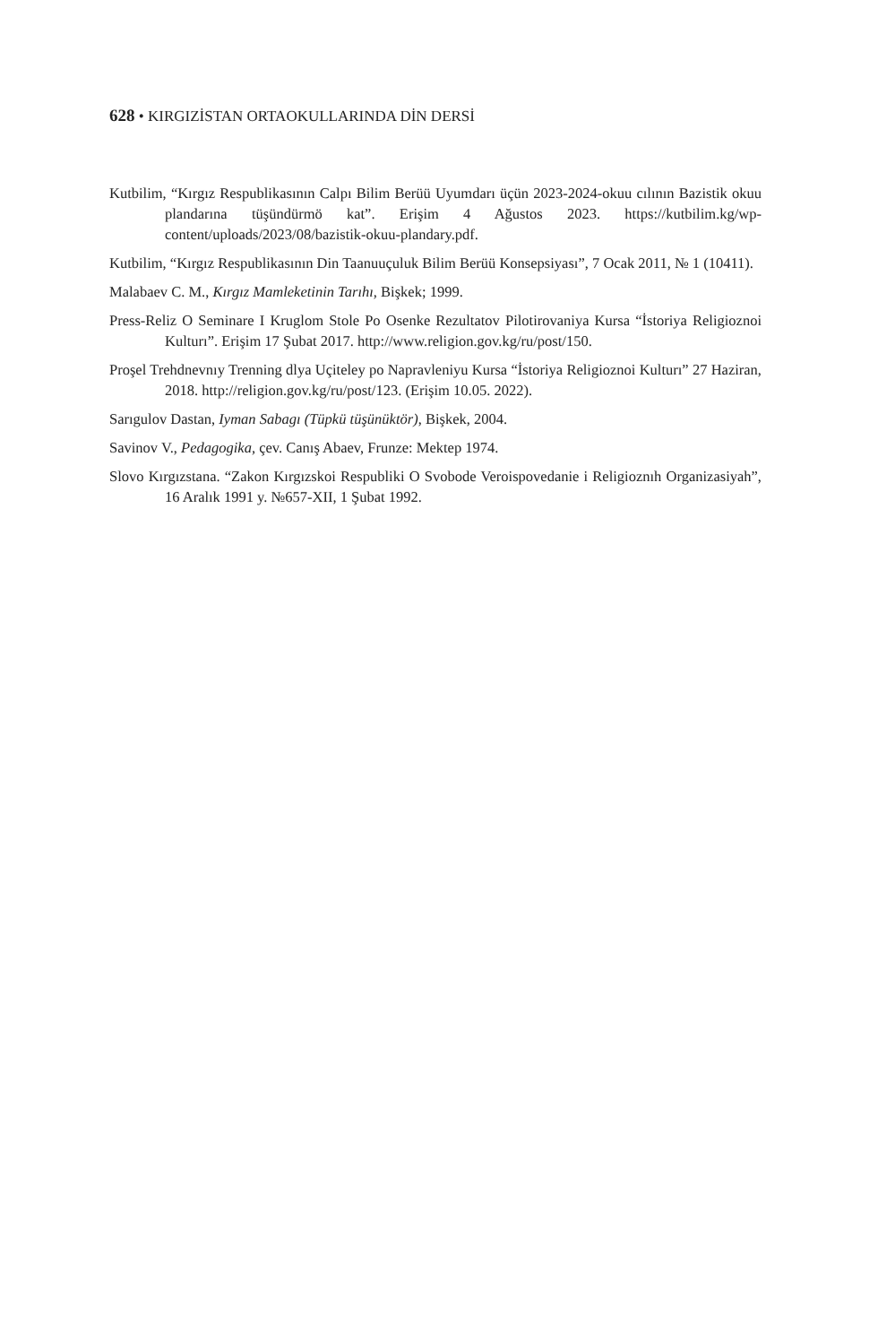628 • KIRGIZİSTAN ORTAOKULLARINDA DİN DERSİ
Kutbilim, “Kırgız Respublikasının Calpı Bilim Berüü Uyumdarı üçün 2023-2024-okuu cılının Bazistik okuu plandarına tüşündürmö kat”. Erişim 4 Ağustos 2023. https://kutbilim.kg/wp-content/uploads/2023/08/bazistik-okuu-plandary.pdf.
Kutbilim, “Kırgız Respublikasının Din Taanuuçuluk Bilim Berüü Konsepsiyası”, 7 Ocak 2011, № 1 (10411).
Malabaev C. M., Kırgız Mamleketinin Tarıhı, Bişkek; 1999.
Press-Reliz O Seminare I Kruglom Stole Po Osenke Rezultatov Pilotirovaniya Kursa “İstoriya Religioznoi Kulturı”. Erişim 17 Şubat 2017. http://www.religion.gov.kg/ru/post/150.
Proşel Trehdnevnıy Trenning dlya Uçiteley po Napravleniyu Kursa “İstoriya Religioznoi Kulturı” 27 Haziran, 2018. http://religion.gov.kg/ru/post/123. (Erişim 10.05. 2022).
Sarıgulov Dastan, Iyman Sabagı (Tüpkü tüşünüktör), Bişkek, 2004.
Savinov V., Pedagogika, çev. Canış Abaev, Frunze: Mektep 1974.
Slovo Kırgızstana. “Zakon Kırgızskoi Respubliki O Svobode Veroispovedanie i Religioznıh Organizasiyah”, 16 Aralık 1991 y. №657-XII, 1 Şubat 1992.